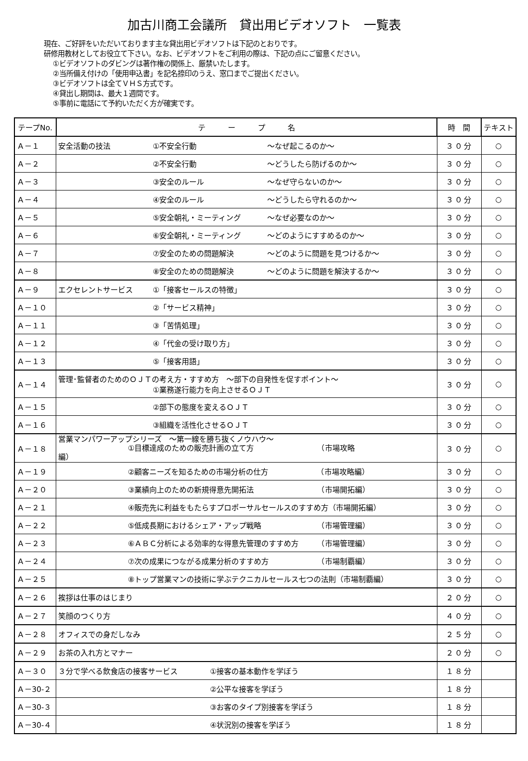加古川商工会議所　貸出用ビデオソフト　一覧表
現在、ご好評をいただいております主な貸出用ビデオソフトは下記のとおりです。
研修用教材としてお役立て下さい。なお、ビデオソフトをご利用の際は、下記の点にご留意ください。
①ビデオソフトのダビングは著作権の関係上、厳禁いたします。
②当所備え付けの「使用申込書」を記名捺印のうえ、窓口までご提出ください。
③ビデオソフトは全てＶＨＳ方式です。
④貸出し期間は、最大１週間です。
⑤事前に電話にて予約いただく方が確実です。
| テープNo. | テ ー プ 名 | 時 間 | テキスト |
| --- | --- | --- | --- |
| Ａ－１ | 安全活動の技法 ①不安全行動 ～なぜ起こるのか～ | ３０分 | ○ |
| Ａ－２ | ②不安全行動 ～どうしたら防げるのか～ | ３０分 | ○ |
| Ａ－３ | ③安全のルール ～なぜ守らないのか～ | ３０分 | ○ |
| Ａ－４ | ④安全のルール ～どうしたら守れるのか～ | ３０分 | ○ |
| Ａ－５ | ⑤安全朝礼・ミーティング ～なぜ必要なのか～ | ３０分 | ○ |
| Ａ－６ | ⑥安全朝礼・ミーティング ～どのようにすすめるのか～ | ３０分 | ○ |
| Ａ－７ | ⑦安全のための問題解決 ～どのように問題を見つけるか～ | ３０分 | ○ |
| Ａ－８ | ⑧安全のための問題解決 ～どのように問題を解決するか～ | ３０分 | ○ |
| Ａ－９ | エクセレントサービス ①「接客セールスの特徴」 | ３０分 | ○ |
| Ａ－１０ | ②「サービス精神」 | ３０分 | ○ |
| Ａ－１１ | ③「苦情処理」 | ３０分 | ○ |
| Ａ－１２ | ④「代金の受け取り方」 | ３０分 | ○ |
| Ａ－１３ | ⑤「接客用語」 | ３０分 | ○ |
| Ａ－１４ | 管理･監督者のためのＯＪＴの考え方・すすめ方 ～部下の自発性を促すポイント～ ①業務遂行能力を向上させるＯＪＴ | ３０分 | ○ |
| Ａ－１５ | ②部下の態度を変えるＯＪＴ | ３０分 | ○ |
| Ａ－１６ | ③組織を活性化させるＯＪＴ | ３０分 | ○ |
| Ａ－１８ | 営業マンパワーアップシリーズ ～第一線を勝ち抜くノウハウ～ ①目標達成のための販売計画の立て方 （市場攻略 編） | ３０分 | ○ |
| Ａ－１９ | ②顧客ニーズを知るための市場分析の仕方 （市場攻略編） | ３０分 | ○ |
| Ａ－２０ | ③業績向上のための新規得意先開拓法 （市場開拓編） | ３０分 | ○ |
| Ａ－２１ | ④販売先に利益をもたらすプロポーサルセールスのすすめ方（市場開拓編） | ３０分 | ○ |
| Ａ－２２ | ⑤低成長期におけるシェア・アップ戦略 （市場管理編） | ３０分 | ○ |
| Ａ－２３ | ⑥ＡＢＣ分析による効率的な得意先管理のすすめ方 （市場管理編） | ３０分 | ○ |
| Ａ－２４ | ⑦次の成果につながる成果分析のすすめ方 （市場制覇編） | ３０分 | ○ |
| Ａ－２５ | ⑧トップ営業マンの技術に学ぶテクニカルセールス七つの法則（市場制覇編） | ３０分 | ○ |
| Ａ－２６ | 挨拶は仕事のはじまり | ２０分 | ○ |
| Ａ－２７ | 笑顔のつくり方 | ４０分 | ○ |
| Ａ－２８ | オフィスでの身だしなみ | ２５分 | ○ |
| Ａ－２９ | お茶の入れ方とマナー | ２０分 | ○ |
| Ａ－３０ | ３分で学べる飲食店の接客サービス ①接客の基本動作を学ぼう | １８分 | |
| Ａ－30-２ | ②公平な接客を学ぼう | １８分 | |
| Ａ－30-３ | ③お客のタイプ別接客を学ぼう | １８分 | |
| Ａ－30-４ | ④状況別の接客を学ぼう | １８分 | |